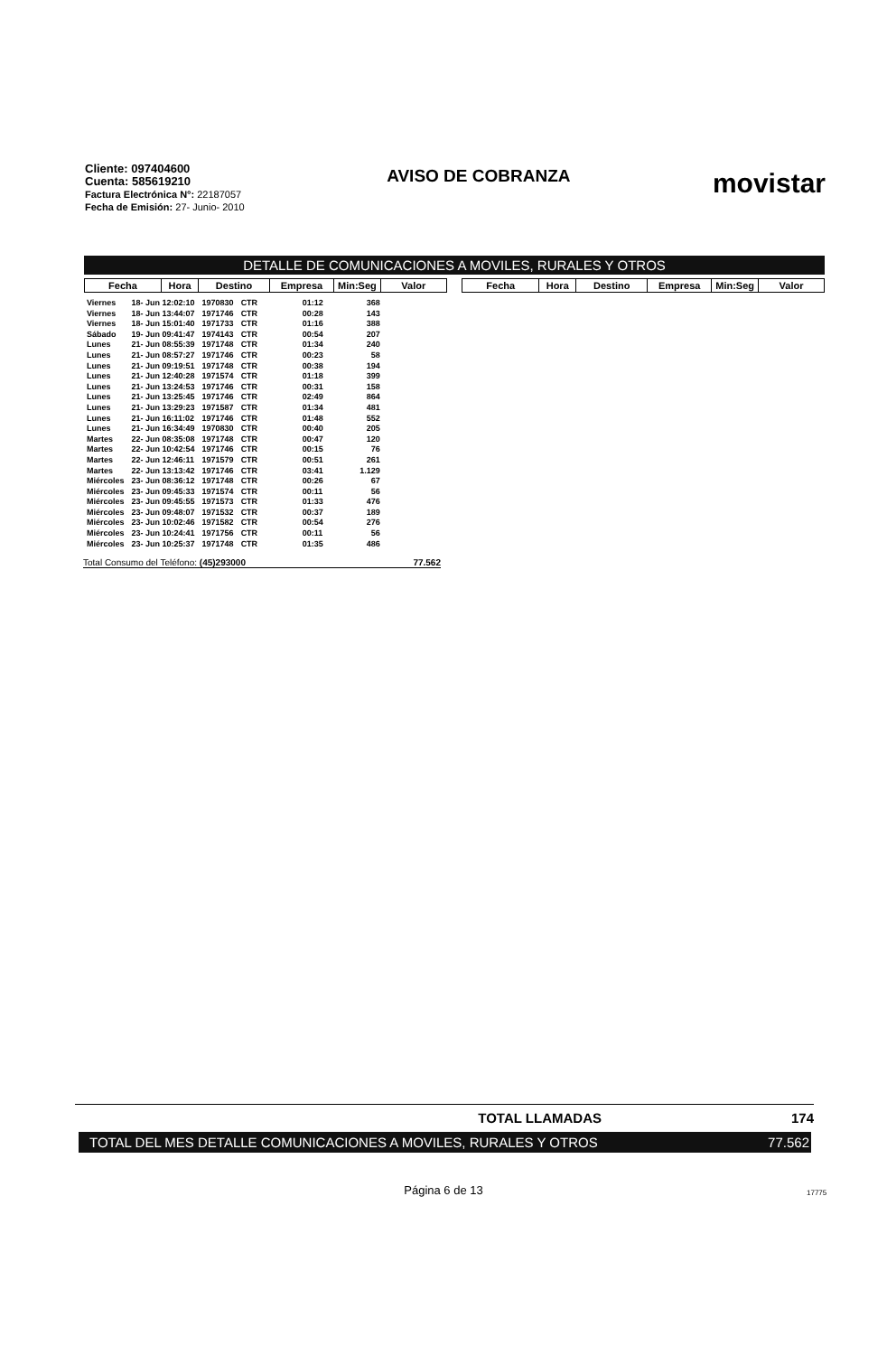Cliente: 097404600
Cuenta: 585619210
Factura Electrónica N°: 22187057
Fecha de Emisión: 27- Junio- 2010
AVISO DE COBRANZA
movistar
DETALLE DE COMUNICACIONES A MOVILES, RURALES Y OTROS
| Fecha | Hora | Destino | Empresa | Min:Seg | Valor |
| --- | --- | --- | --- | --- | --- |
| Fecha | Hora | Destino | Empresa | Min:Seg | Valor |
| --- | --- | --- | --- | --- | --- |
| Viernes | 18- Jun 12:02:10 | 1970830 | CTR | 01:12 | 368 |
| Viernes | 18- Jun 13:44:07 | 1971746 | CTR | 00:28 | 143 |
| Viernes | 18- Jun 15:01:40 | 1971733 | CTR | 01:16 | 388 |
| Sábado | 19- Jun 09:41:47 | 1974143 | CTR | 00:54 | 207 |
| Lunes | 21- Jun 08:55:39 | 1971748 | CTR | 01:34 | 240 |
| Lunes | 21- Jun 08:57:27 | 1971746 | CTR | 00:23 | 58 |
| Lunes | 21- Jun 09:19:51 | 1971748 | CTR | 00:38 | 194 |
| Lunes | 21- Jun 12:40:28 | 1971574 | CTR | 01:18 | 399 |
| Lunes | 21- Jun 13:24:53 | 1971746 | CTR | 00:31 | 158 |
| Lunes | 21- Jun 13:25:45 | 1971746 | CTR | 02:49 | 864 |
| Lunes | 21- Jun 13:29:23 | 1971587 | CTR | 01:34 | 481 |
| Lunes | 21- Jun 16:11:02 | 1971746 | CTR | 01:48 | 552 |
| Lunes | 21- Jun 16:34:49 | 1970830 | CTR | 00:40 | 205 |
| Martes | 22- Jun 08:35:08 | 1971748 | CTR | 00:47 | 120 |
| Martes | 22- Jun 10:42:54 | 1971746 | CTR | 00:15 | 76 |
| Martes | 22- Jun 12:46:11 | 1971579 | CTR | 00:51 | 261 |
| Martes | 22- Jun 13:13:42 | 1971746 | CTR | 03:41 | 1.129 |
| Miércoles | 23- Jun 08:36:12 | 1971748 | CTR | 00:26 | 67 |
| Miércoles | 23- Jun 09:45:33 | 1971574 | CTR | 00:11 | 56 |
| Miércoles | 23- Jun 09:45:55 | 1971573 | CTR | 01:33 | 476 |
| Miércoles | 23- Jun 09:48:07 | 1971532 | CTR | 00:37 | 189 |
| Miércoles | 23- Jun 10:02:46 | 1971582 | CTR | 00:54 | 276 |
| Miércoles | 23- Jun 10:24:41 | 1971756 | CTR | 00:11 | 56 |
| Miércoles | 23- Jun 10:25:37 | 1971748 | CTR | 01:35 | 486 |
Total Consumo del Teléfono: (45)293000 77.562
TOTAL LLAMADAS 174
TOTAL DEL MES DETALLE COMUNICACIONES A MOVILES, RURALES Y OTROS 77.562
Página 6 de 13 17775